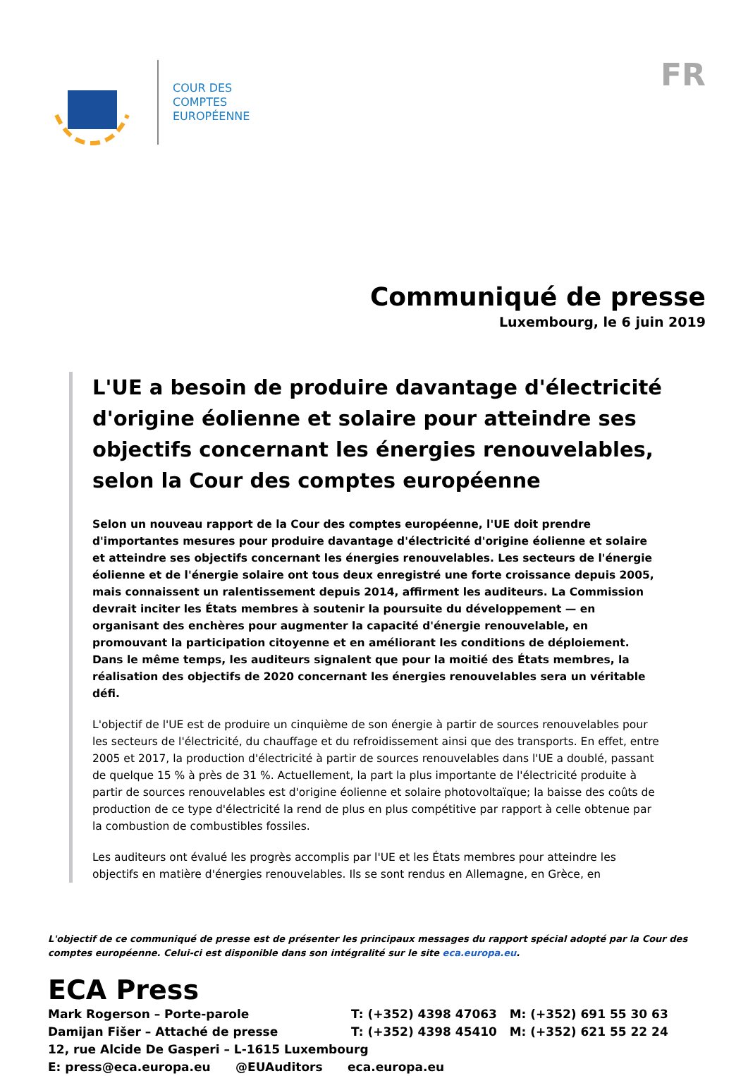COUR DES
COMPTES
EUROPÉENNE
FR
Communiqué de presse
Luxembourg, le 6 juin 2019
L'UE a besoin de produire davantage d'électricité d'origine éolienne et solaire pour atteindre ses objectifs concernant les énergies renouvelables, selon la Cour des comptes européenne
Selon un nouveau rapport de la Cour des comptes européenne, l'UE doit prendre d'importantes mesures pour produire davantage d'électricité d'origine éolienne et solaire et atteindre ses objectifs concernant les énergies renouvelables. Les secteurs de l'énergie éolienne et de l'énergie solaire ont tous deux enregistré une forte croissance depuis 2005, mais connaissent un ralentissement depuis 2014, affirment les auditeurs. La Commission devrait inciter les États membres à soutenir la poursuite du développement — en organisant des enchères pour augmenter la capacité d'énergie renouvelable, en promouvant la participation citoyenne et en améliorant les conditions de déploiement. Dans le même temps, les auditeurs signalent que pour la moitié des États membres, la réalisation des objectifs de 2020 concernant les énergies renouvelables sera un véritable défi.
L'objectif de l'UE est de produire un cinquième de son énergie à partir de sources renouvelables pour les secteurs de l'électricité, du chauffage et du refroidissement ainsi que des transports. En effet, entre 2005 et 2017, la production d'électricité à partir de sources renouvelables dans l'UE a doublé, passant de quelque 15 % à près de 31 %. Actuellement, la part la plus importante de l'électricité produite à partir de sources renouvelables est d'origine éolienne et solaire photovoltaïque; la baisse des coûts de production de ce type d'électricité la rend de plus en plus compétitive par rapport à celle obtenue par la combustion de combustibles fossiles.
Les auditeurs ont évalué les progrès accomplis par l'UE et les États membres pour atteindre les objectifs en matière d'énergies renouvelables. Ils se sont rendus en Allemagne, en Grèce, en
L'objectif de ce communiqué de presse est de présenter les principaux messages du rapport spécial adopté par la Cour des comptes européenne. Celui-ci est disponible dans son intégralité sur le site eca.europa.eu.
ECA Press
Mark Rogerson – Porte-parole T: (+352) 4398 47063 M: (+352) 691 55 30 63
Damijan Fišer – Attaché de presse T: (+352) 4398 45410 M: (+352) 621 55 22 24
12, rue Alcide De Gasperi – L-1615 Luxembourg
E: press@eca.europa.eu @EUAuditors eca.europa.eu